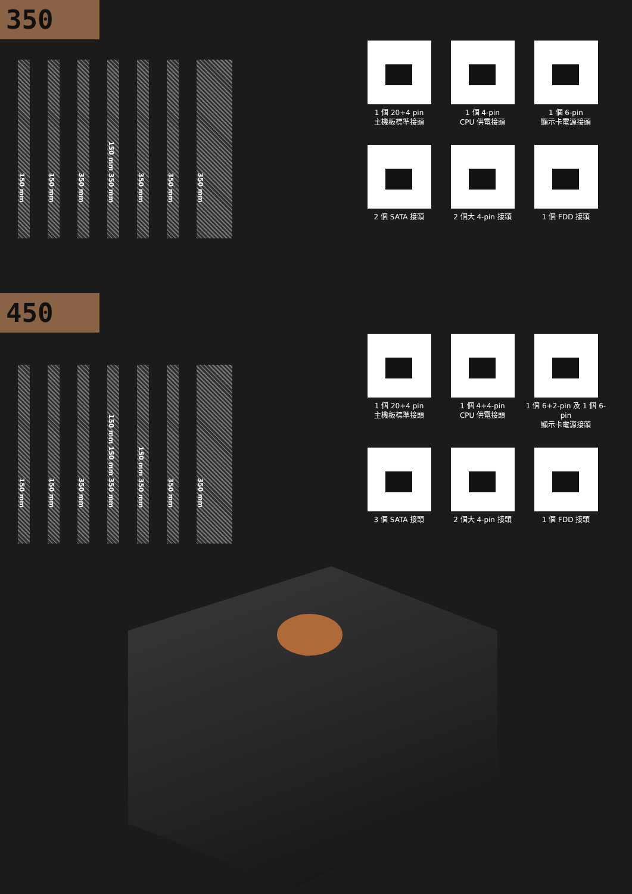350
150 mm
150 mm
350 mm
150 mm 350 mm
350 mm
350 mm
350 mm
1 個 20+4 pin
主機板標準接頭
1 個 4-pin
CPU 供電接頭
1 個 6-pin
顯示卡電源接頭
2 個 SATA 接頭
2 個大 4-pin 接頭
1 個 FDD 接頭
450
150 mm
150 mm
350 mm
150 mm 150 mm 350 mm
150 mm 350 mm
350 mm
350 mm
1 個 20+4 pin
主機板標準接頭
1 個 4+4-pin
CPU 供電接頭
1 個 6+2-pin 及 1 個 6-pin
顯示卡電源接頭
3 個 SATA 接頭
2 個大 4-pin 接頭
1 個 FDD 接頭